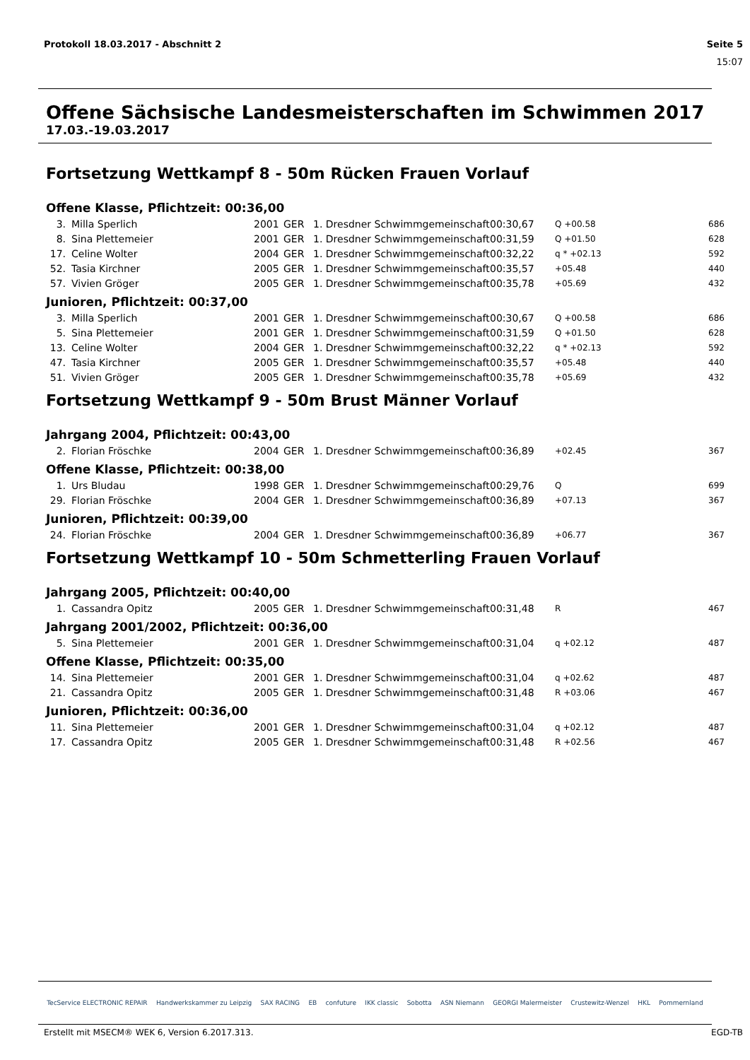Protokoll 18.03.2017 - Abschnitt 2 Seite 5
15:07
Offene Sächsische Landesmeisterschaften im Schwimmen 2017
17.03.-19.03.2017
Fortsetzung Wettkampf 8 - 50m Rücken Frauen Vorlauf
Offene Klasse, Pflichtzeit: 00:36,00
| 3. | Milla Sperlich | 2001 | GER | 1. Dresdner Schwimmgemeinschaft | 00:30,67 | Q +00.58 | 686 |
| 8. | Sina Plettemeier | 2001 | GER | 1. Dresdner Schwimmgemeinschaft | 00:31,59 | Q +01.50 | 628 |
| 17. | Celine Wolter | 2004 | GER | 1. Dresdner Schwimmgemeinschaft | 00:32,22 | q * +02.13 | 592 |
| 52. | Tasia Kirchner | 2005 | GER | 1. Dresdner Schwimmgemeinschaft | 00:35,57 | +05.48 | 440 |
| 57. | Vivien Gröger | 2005 | GER | 1. Dresdner Schwimmgemeinschaft | 00:35,78 | +05.69 | 432 |
Junioren, Pflichtzeit: 00:37,00
| 3. | Milla Sperlich | 2001 | GER | 1. Dresdner Schwimmgemeinschaft | 00:30,67 | Q +00.58 | 686 |
| 5. | Sina Plettemeier | 2001 | GER | 1. Dresdner Schwimmgemeinschaft | 00:31,59 | Q +01.50 | 628 |
| 13. | Celine Wolter | 2004 | GER | 1. Dresdner Schwimmgemeinschaft | 00:32,22 | q * +02.13 | 592 |
| 47. | Tasia Kirchner | 2005 | GER | 1. Dresdner Schwimmgemeinschaft | 00:35,57 | +05.48 | 440 |
| 51. | Vivien Gröger | 2005 | GER | 1. Dresdner Schwimmgemeinschaft | 00:35,78 | +05.69 | 432 |
Fortsetzung Wettkampf 9 - 50m Brust Männer Vorlauf
Jahrgang 2004, Pflichtzeit: 00:43,00
| 2. | Florian Fröschke | 2004 | GER | 1. Dresdner Schwimmgemeinschaft | 00:36,89 | +02.45 | 367 |
Offene Klasse, Pflichtzeit: 00:38,00
| 1. | Urs Bludau | 1998 | GER | 1. Dresdner Schwimmgemeinschaft | 00:29,76 | Q | 699 |
| 29. | Florian Fröschke | 2004 | GER | 1. Dresdner Schwimmgemeinschaft | 00:36,89 | +07.13 | 367 |
Junioren, Pflichtzeit: 00:39,00
| 24. | Florian Fröschke | 2004 | GER | 1. Dresdner Schwimmgemeinschaft | 00:36,89 | +06.77 | 367 |
Fortsetzung Wettkampf 10 - 50m Schmetterling Frauen Vorlauf
Jahrgang 2005, Pflichtzeit: 00:40,00
| 1. | Cassandra Opitz | 2005 | GER | 1. Dresdner Schwimmgemeinschaft | 00:31,48 | R | 467 |
Jahrgang 2001/2002, Pflichtzeit: 00:36,00
| 5. | Sina Plettemeier | 2001 | GER | 1. Dresdner Schwimmgemeinschaft | 00:31,04 | q +02.12 | 487 |
Offene Klasse, Pflichtzeit: 00:35,00
| 14. | Sina Plettemeier | 2001 | GER | 1. Dresdner Schwimmgemeinschaft | 00:31,04 | q +02.62 | 487 |
| 21. | Cassandra Opitz | 2005 | GER | 1. Dresdner Schwimmgemeinschaft | 00:31,48 | R +03.06 | 467 |
Junioren, Pflichtzeit: 00:36,00
| 11. | Sina Plettemeier | 2001 | GER | 1. Dresdner Schwimmgemeinschaft | 00:31,04 | q +02.12 | 487 |
| 17. | Cassandra Opitz | 2005 | GER | 1. Dresdner Schwimmgemeinschaft | 00:31,48 | R +02.56 | 467 |
TecService ELECTRONIC REPAIR Handwerkskammer zu Leipzig SAX RACING EB confuture IKK classic Sobotta ASN Niemann GEORGI Malermeister Crustewitz-Wenzel HKL Pommernland
Erstellt mit MSECM® WEK 6, Version 6.2017.313. EGD-TB